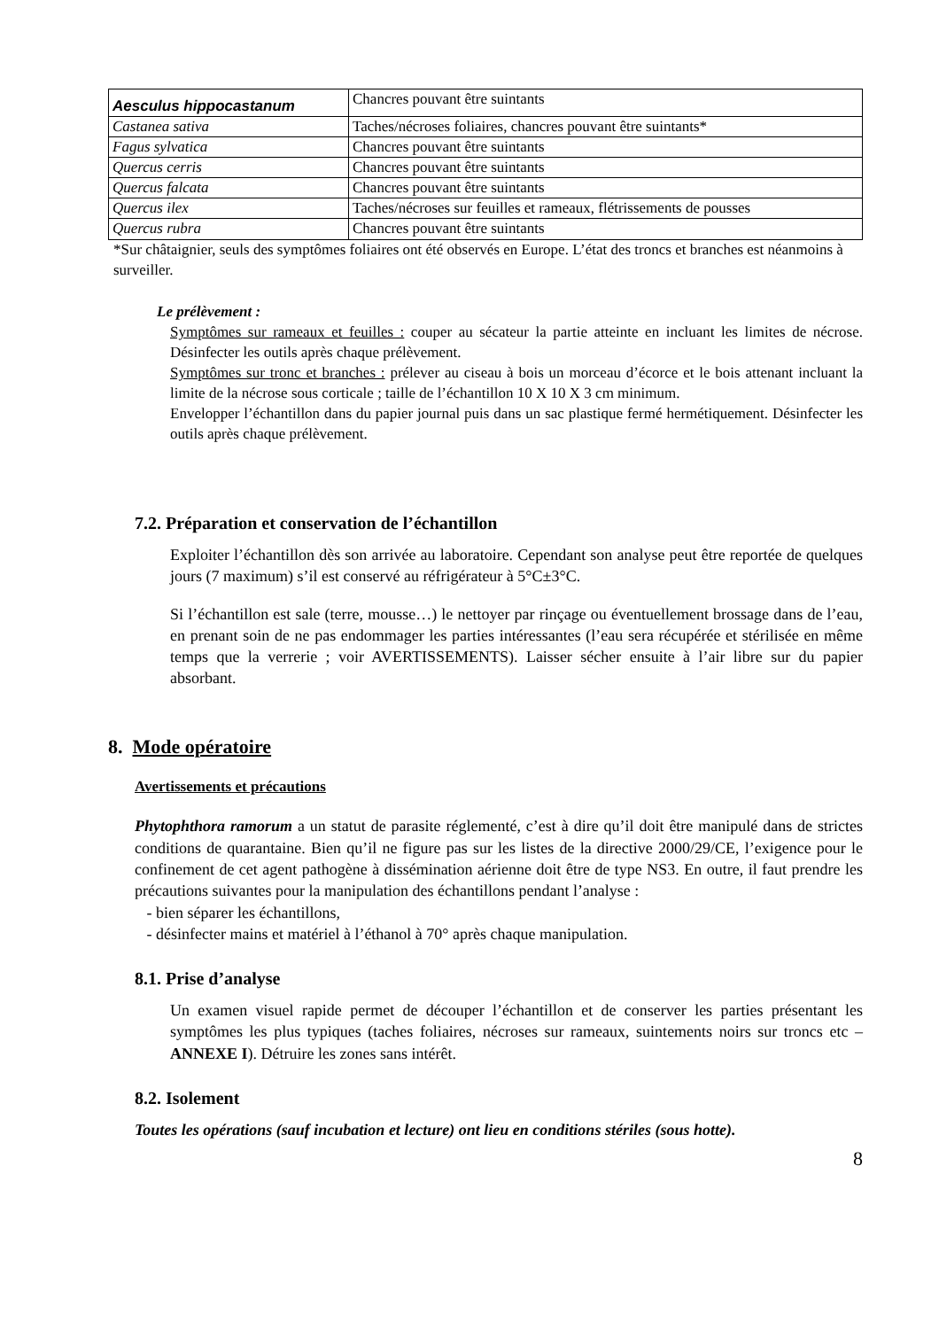| Aesculus hippocastanum | Chancres pouvant être suintants |
| Castanea sativa | Taches/nécroses foliaires, chancres pouvant être suintants* |
| Fagus sylvatica | Chancres pouvant être suintants |
| Quercus cerris | Chancres pouvant être suintants |
| Quercus falcata | Chancres pouvant être suintants |
| Quercus ilex | Taches/nécroses sur feuilles et rameaux, flétrissements de pousses |
| Quercus rubra | Chancres pouvant être suintants |
*Sur châtaignier, seuls des symptômes foliaires ont été observés en Europe. L’état des troncs et branches est néanmoins à surveiller.
Le prélèvement :
Symptômes sur rameaux et feuilles : couper au sécateur la partie atteinte en incluant les limites de nécrose. Désinfecter les outils après chaque prélèvement.
Symptômes sur tronc et branches : prélever au ciseau à bois un morceau d’écorce et le bois attenant incluant la limite de la nécrose sous corticale ; taille de l’échantillon 10 X 10 X 3 cm minimum.
Envelopper l’échantillon dans du papier journal puis dans un sac plastique fermé hermétiquement. Désinfecter les outils après chaque prélèvement.
7.2. Préparation et conservation de l’échantillon
Exploiter l’échantillon dès son arrivée au laboratoire. Cependant son analyse peut être reportée de quelques jours (7 maximum) s’il est conservé au réfrigérateur à 5°C±3°C.
Si l’échantillon est sale (terre, mousse…) le nettoyer par rinçage ou éventuellement brossage dans de l’eau, en prenant soin de ne pas endommager les parties intéressantes (l’eau sera récupérée et stérilisée en même temps que la verrerie ; voir AVERTISSEMENTS). Laisser sécher ensuite à l’air libre sur du papier absorbant.
8. Mode opératoire
Avertissements et précautions
Phytophthora ramorum a un statut de parasite réglementé, c’est à dire qu’il doit être manipulé dans de strictes conditions de quarantaine. Bien qu’il ne figure pas sur les listes de la directive 2000/29/CE, l’exigence pour le confinement de cet agent pathogène à dissémination aérienne doit être de type NS3. En outre, il faut prendre les précautions suivantes pour la manipulation des échantillons pendant l’analyse :
- bien séparer les échantillons,
- désinfecter mains et matériel à l’éthanol à 70° après chaque manipulation.
8.1. Prise d’analyse
Un examen visuel rapide permet de découper l’échantillon et de conserver les parties présentant les symptômes les plus typiques (taches foliaires, nécroses sur rameaux, suintements noirs sur troncs etc – ANNEXE I). Détruire les zones sans intérêt.
8.2. Isolement
Toutes les opérations (sauf incubation et lecture) ont lieu en conditions stériles (sous hotte).
8